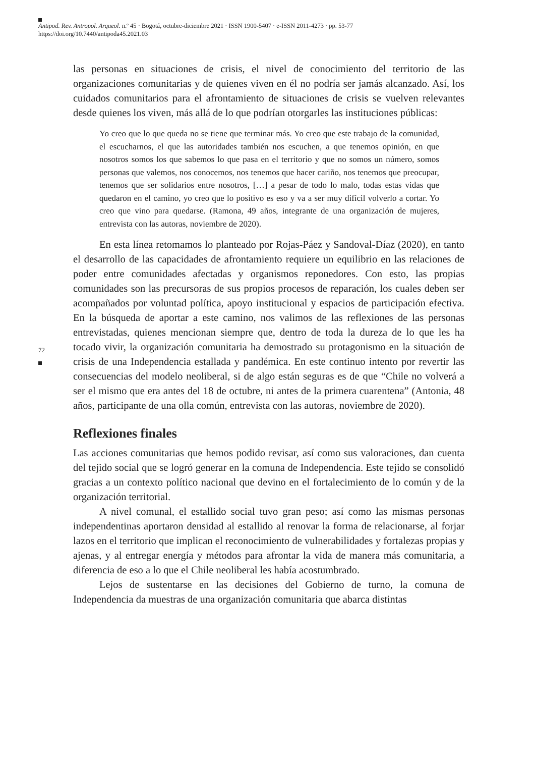Antipod. Rev. Antropol. Arqueol. n.º 45 · Bogotá, octubre-diciembre 2021 · ISSN 1900-5407 · e-ISSN 2011-4273 · pp. 53-77
https://doi.org/10.7440/antipoda45.2021.03
72
las personas en situaciones de crisis, el nivel de conocimiento del territorio de las organizaciones comunitarias y de quienes viven en él no podría ser jamás alcanzado. Así, los cuidados comunitarios para el afrontamiento de situaciones de crisis se vuelven relevantes desde quienes los viven, más allá de lo que podrían otorgarles las instituciones públicas:
Yo creo que lo que queda no se tiene que terminar más. Yo creo que este trabajo de la comunidad, el escucharnos, el que las autoridades también nos escuchen, a que tenemos opinión, en que nosotros somos los que sabemos lo que pasa en el territorio y que no somos un número, somos personas que valemos, nos conocemos, nos tenemos que hacer cariño, nos tenemos que preocupar, tenemos que ser solidarios entre nosotros, […] a pesar de todo lo malo, todas estas vidas que quedaron en el camino, yo creo que lo positivo es eso y va a ser muy difícil volverlo a cortar. Yo creo que vino para quedarse. (Ramona, 49 años, integrante de una organización de mujeres, entrevista con las autoras, noviembre de 2020).
En esta línea retomamos lo planteado por Rojas-Páez y Sandoval-Díaz (2020), en tanto el desarrollo de las capacidades de afrontamiento requiere un equilibrio en las relaciones de poder entre comunidades afectadas y organismos reponedores. Con esto, las propias comunidades son las precursoras de sus propios procesos de reparación, los cuales deben ser acompañados por voluntad política, apoyo institucional y espacios de participación efectiva. En la búsqueda de aportar a este camino, nos valimos de las reflexiones de las personas entrevistadas, quienes mencionan siempre que, dentro de toda la dureza de lo que les ha tocado vivir, la organización comunitaria ha demostrado su protagonismo en la situación de crisis de una Independencia estallada y pandémica. En este continuo intento por revertir las consecuencias del modelo neoliberal, si de algo están seguras es de que “Chile no volverá a ser el mismo que era antes del 18 de octubre, ni antes de la primera cuarentena” (Antonia, 48 años, participante de una olla común, entrevista con las autoras, noviembre de 2020).
Reflexiones finales
Las acciones comunitarias que hemos podido revisar, así como sus valoraciones, dan cuenta del tejido social que se logró generar en la comuna de Independencia. Este tejido se consolidó gracias a un contexto político nacional que devino en el fortalecimiento de lo común y de la organización territorial.
A nivel comunal, el estallido social tuvo gran peso; así como las mismas personas independentinas aportaron densidad al estallido al renovar la forma de relacionarse, al forjar lazos en el territorio que implican el reconocimiento de vulnerabilidades y fortalezas propias y ajenas, y al entregar energía y métodos para afrontar la vida de manera más comunitaria, a diferencia de eso a lo que el Chile neoliberal les había acostumbrado.
Lejos de sustentarse en las decisiones del Gobierno de turno, la comuna de Independencia da muestras de una organización comunitaria que abarca distintas